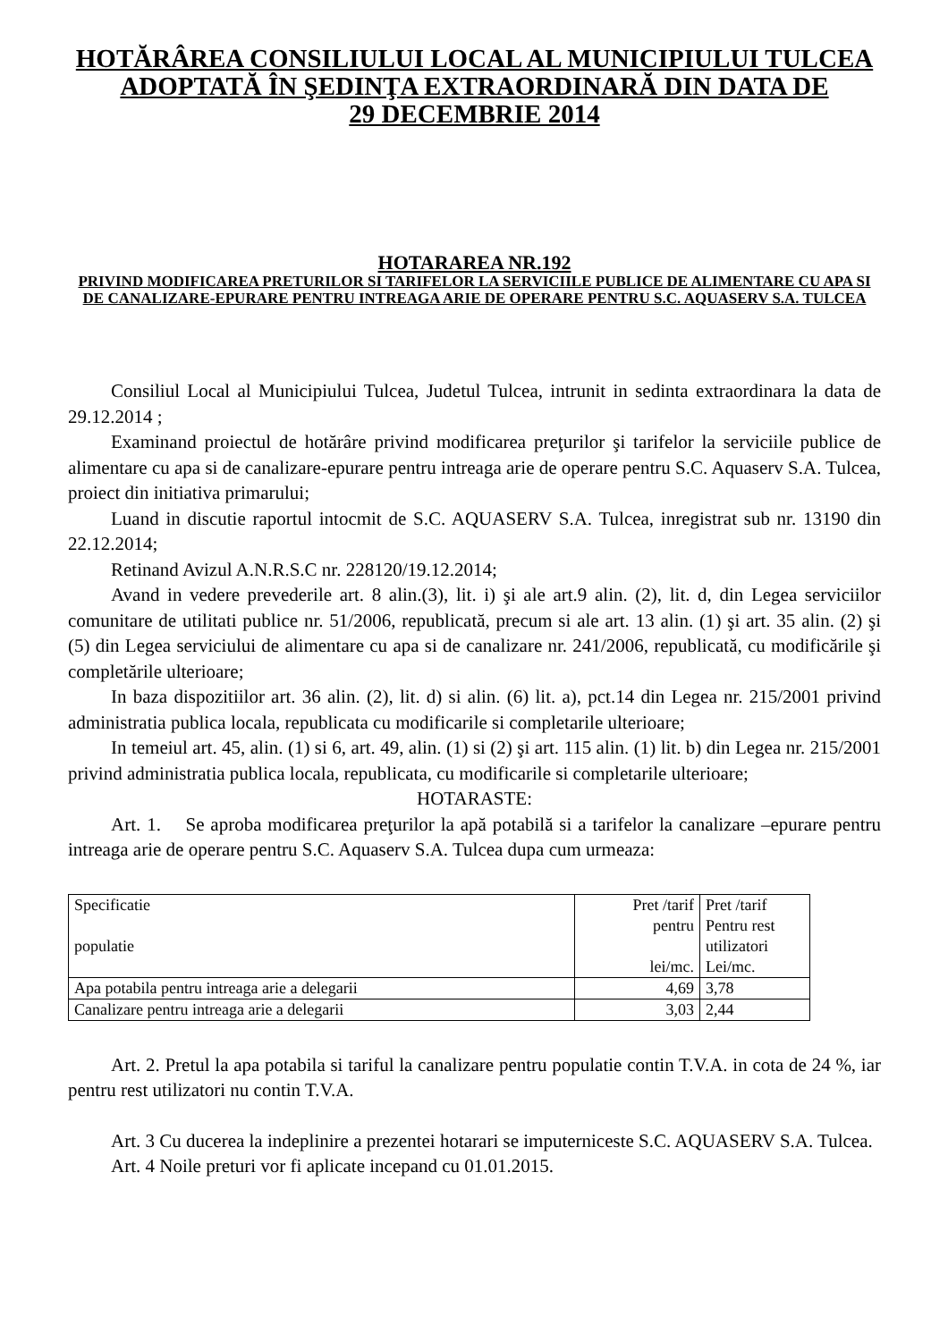HOTĂRÂREA CONSILIULUI LOCAL AL MUNICIPIULUI TULCEA
ADOPTATĂ ÎN ŞEDINŢA EXTRAORDINARĂ DIN DATA DE
29 DECEMBRIE 2014
HOTARAREA NR.192
PRIVIND MODIFICAREA PRETURILOR SI TARIFELOR LA SERVICIILE PUBLICE DE ALIMENTARE CU APA SI DE CANALIZARE-EPURARE PENTRU INTREAGA ARIE DE OPERARE PENTRU S.C. AQUASERV S.A. TULCEA
Consiliul Local al Municipiului Tulcea, Judetul Tulcea, intrunit in sedinta extraordinara la data de 29.12.2014 ;
Examinand proiectul de hotărâre privind modificarea preţurilor şi tarifelor la serviciile publice de alimentare cu apa si de canalizare-epurare pentru intreaga arie de operare pentru S.C. Aquaserv S.A. Tulcea, proiect din initiativa primarului;
Luand in discutie raportul intocmit de S.C. AQUASERV S.A. Tulcea, inregistrat sub nr. 13190 din 22.12.2014;
Retinand Avizul A.N.R.S.C nr. 228120/19.12.2014;
Avand in vedere prevederile art. 8 alin.(3), lit. i) şi ale art.9 alin. (2), lit. d, din Legea serviciilor comunitare de utilitati publice nr. 51/2006, republicată, precum si ale art. 13 alin. (1) şi art. 35 alin. (2) şi (5) din Legea serviciului de alimentare cu apa si de canalizare nr. 241/2006, republicată, cu modificările şi completările ulterioare;
In baza dispozitiilor art. 36 alin. (2), lit. d) si alin. (6) lit. a), pct.14 din Legea nr. 215/2001 privind administratia publica locala, republicata cu modificarile si completarile ulterioare;
In temeiul art. 45, alin. (1) si 6, art. 49, alin. (1) si (2) şi art. 115 alin. (1) lit. b) din Legea nr. 215/2001 privind administratia publica locala, republicata, cu modificarile si completarile ulterioare;
HOTARASTE:
Art. 1. Se aproba modificarea preţurilor la apă potabilă si a tarifelor la canalizare –epurare pentru intreaga arie de operare pentru S.C. Aquaserv S.A. Tulcea dupa cum urmeaza:
| Specificatie populatie | Pret /tarif pentru lei/mc. | Pret /tarif Pentru rest utilizatori Lei/mc. |
| Apa potabila pentru intreaga arie a delegarii | 4,69 | 3,78 |
| Canalizare pentru intreaga arie a delegarii | 3,03 | 2,44 |
Art. 2. Pretul la apa potabila si tariful la canalizare pentru populatie contin T.V.A. in cota de 24 %, iar pentru rest utilizatori nu contin T.V.A.
Art. 3 Cu ducerea la indeplinire a prezentei hotarari se imputerniceste S.C. AQUASERV S.A. Tulcea.
Art. 4 Noile preturi vor fi aplicate incepand cu 01.01.2015.